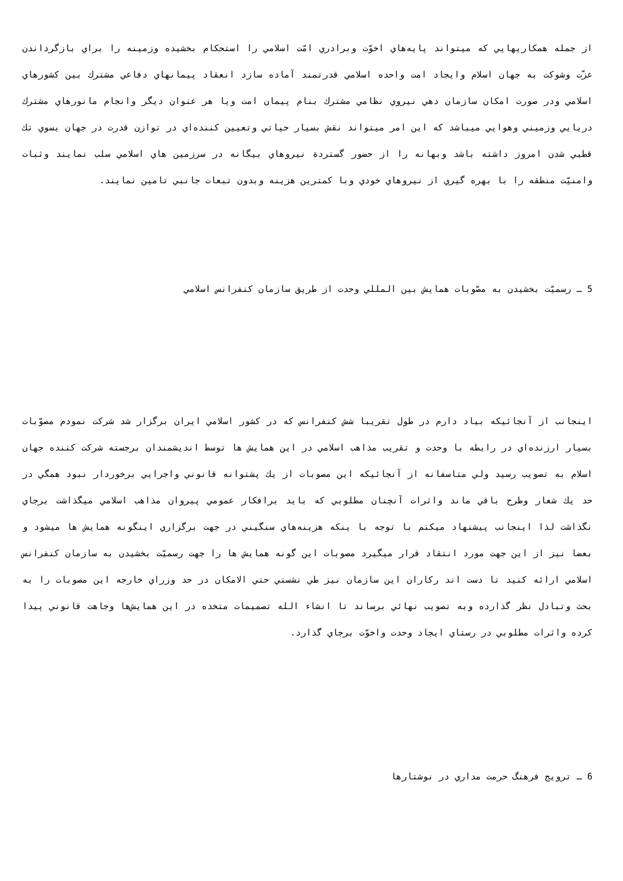از جمله همكاريهايي كه ميتواند پايه‌هاي اخوّت وبرادري امّت اسلامي را استحكام بخشيده وزمينه را براي بازگرداندن عزّت وشوكت به جهان اسلام وايجاد امت واحده اسلامي قدرتمند آماده سازد انعقاد پيمانهاي دفاعي مشترك بين كشورهاي اسلامي ودر صورت امكان سازمان دهي نيروي نظامي مشترك بنام پيمان امت ويا هر عنوان ديگر وانجام مانورهاي مشترك دريايي وزميني وهوايي ميباشد كه اين امر ميتواند نقش بسيار حياتي وتعيين كننده‌اي در توازن قدرت در جهان بسوي تك قطبي شدن امروز داشته باشد وبهانه را از حضور گستردة نيروهاي بيگانه در سرزمين هاي اسلامي سلب نمايند وثبات وامنيّت منطقه را با بهره گيري از نيروهاي خودي وبا كمترين هزينه وبدون تبعات جانبي تامين نمايند.
5 ـ رسميّت بخشيدن به مصّوبات همايش بين المللي وحدت از طريق سازمان كنفرانس اسلامي
اينجانب از آنجائيكه بياد دارم در طول تقريبا شش كنفرانس كه در كشور اسلامي ايران برگزار شد شركت نمودم مصوّبات بسيار ارزنده‌اي در رابطه با وحدت و تقريب مذاهب اسلامي در اين همايش ها توسط انديشمندان برجسته شركت كننده جهان اسلام به تصويب رسيد ولي متاسفانه از آنجائيكه اين مصوبات از يك پشتوانه قانوني واجرايي برخوردار نبود همگي در حد يك شعار وطرح باقي ماند واثرات آنچنان مطلوبي كه بايد برافكار عمومي پيروان مذاهب اسلامي ميگذاشت برجاي نگذاشت لذا اينجانب پيشنهاد ميكنم با توجه با ينكه هزينه‌هاي سنگيني در جهت برگزاري اينگونه همايش ها ميشود و بعضا نيز از اين جهت مورد انتقاد قرار ميگيرد مصوبات اين گونه همايش ها را جهت رسميّت بخشيدن به سازمان كنفرانس اسلامي ارائه كنيد تا دست اند ركاران اين سازمان نيز طي نشستي حتي الامكان در حد وزراي خارجه اين مصوبات را به بحث وتبادل نظر گذارده وبه تصويب نهائي برساند تا انشاء الله تصميمات متخذه در اين همايش‌ها وجاهت قانوني پيدا كرده واثرات مطلوبي در رستاي ايجاد وحدت واخوّت برجاي گذارد.
6 ـ ترويج فرهنگ حرمت مداري در نوشتارها